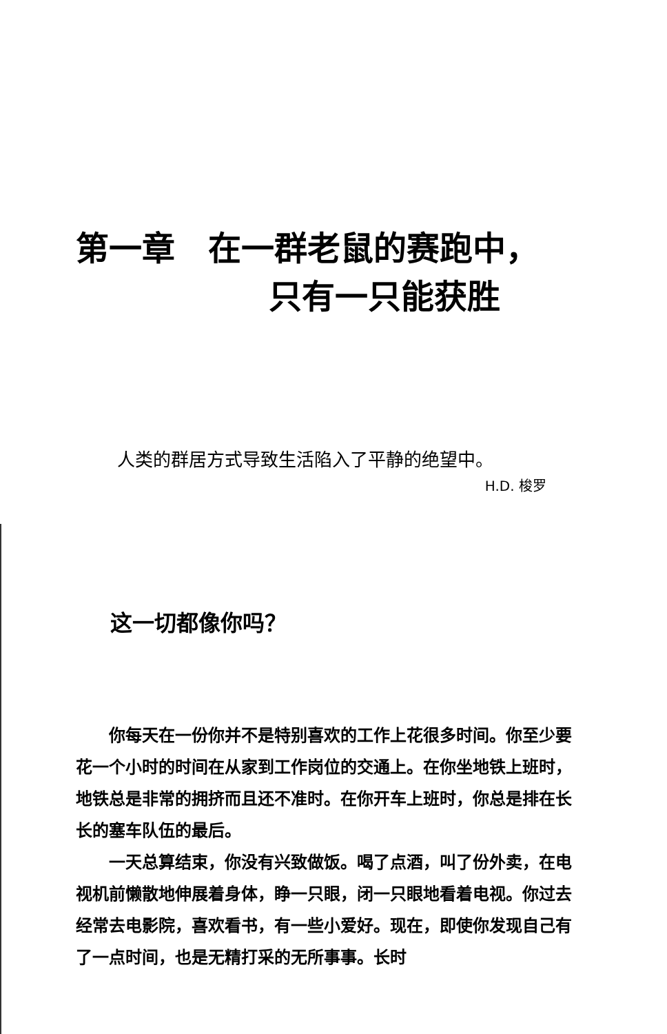第一章　在一群老鼠的赛跑中，
只有一只能获胜
人类的群居方式导致生活陷入了平静的绝望中。
H.D. 梭罗
这一切都像你吗？
你每天在一份你并不是特别喜欢的工作上花很多时间。你至少要花一个小时的时间在从家到工作岗位的交通上。在你坐地铁上班时，地铁总是非常的拥挤而且还不准时。在你开车上班时，你总是排在长长的塞车队伍的最后。
一天总算结束，你没有兴致做饭。喝了点酒，叫了份外卖，在电视机前懒散地伸展着身体，睁一只眼，闭一只眼地看着电视。你过去经常去电影院，喜欢看书，有一些小爱好。现在，即使你发现自己有了一点时间，也是无精打采的无所事事。长时